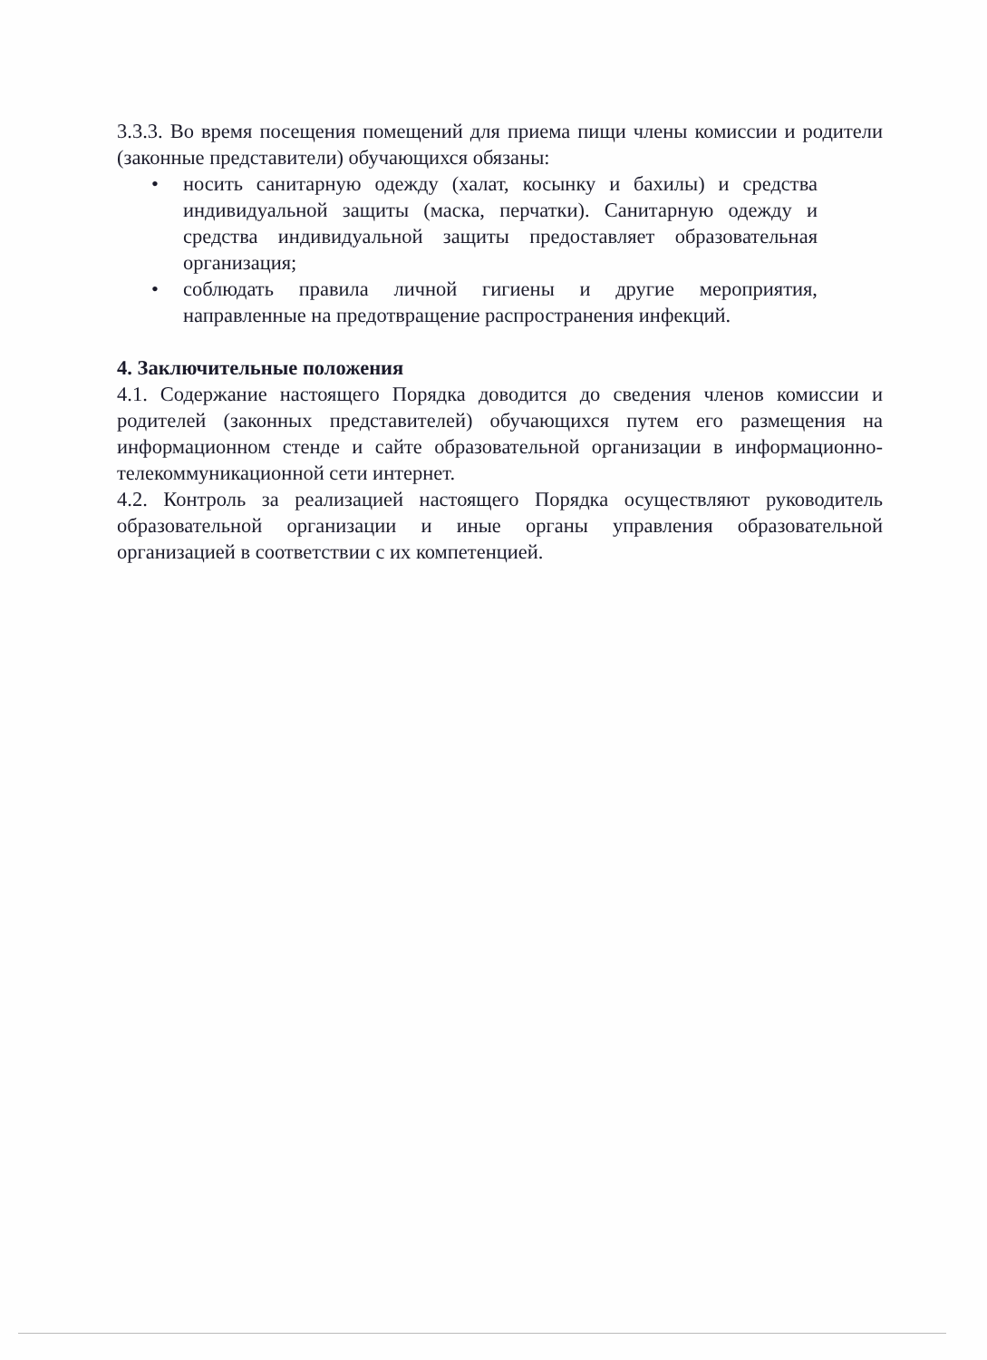3.3.3. Во время посещения помещений для приема пищи члены комиссии и родители (законные представители) обучающихся обязаны:
• носить санитарную одежду (халат, косынку и бахилы) и средства индивидуальной защиты (маска, перчатки). Санитарную одежду и средства индивидуальной защиты предоставляет образовательная организация;
• соблюдать правила личной гигиены и другие мероприятия, направленные на предотвращение распространения инфекций.
4. Заключительные положения
4.1. Содержание настоящего Порядка доводится до сведения членов комиссии и родителей (законных представителей) обучающихся путем его размещения на информационном стенде и сайте образовательной организации в информационно-телекоммуникационной сети интернет.
4.2. Контроль за реализацией настоящего Порядка осуществляют руководитель образовательной организации и иные органы управления образовательной организацией в соответствии с их компетенцией.